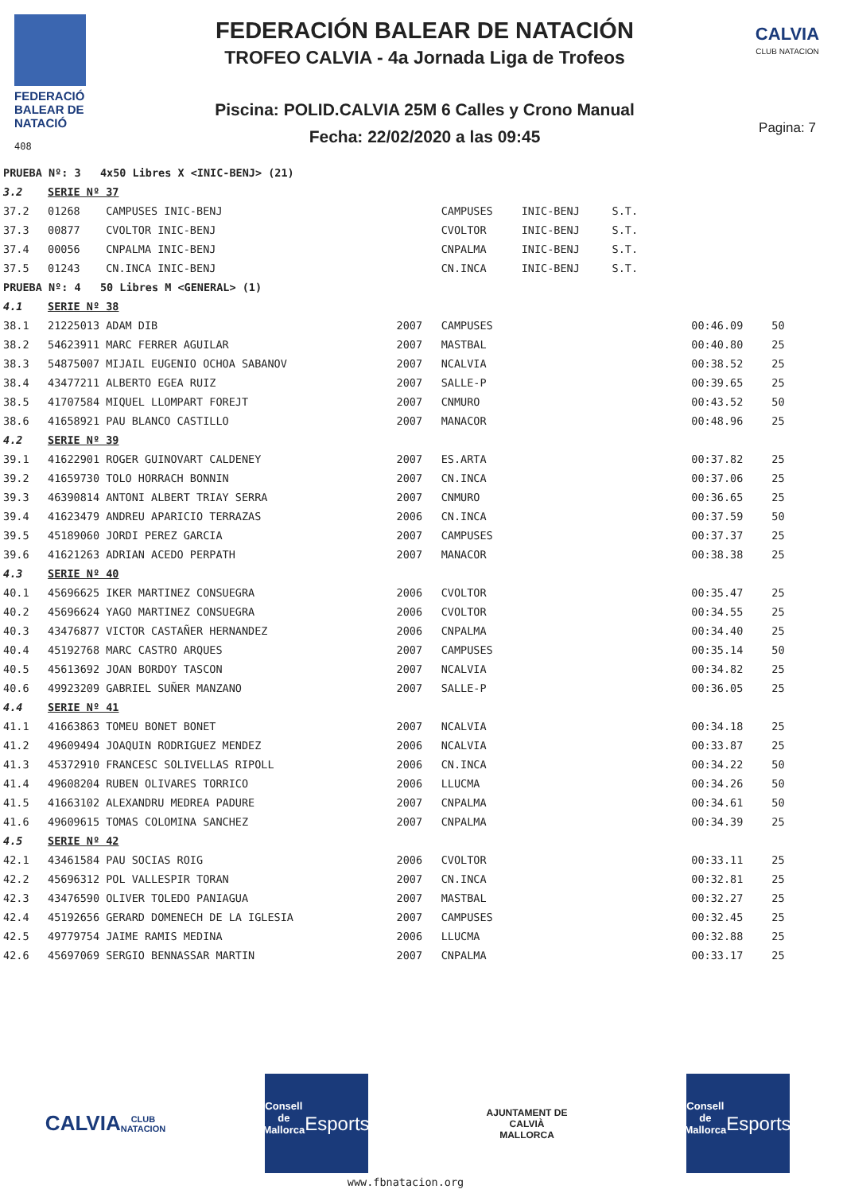FEDERACIÓ
BALEAR DE
NATACIÓ
408
FEDERACIÓN BALEAR DE NATACIÓN
TROFEO CALVIA - 4a Jornada Liga de Trofeos
Piscina: POLID.CALVIA 25M 6 Calles y Crono Manual
Fecha: 22/02/2020 a las 09:45
CALVIA
CLUB NATACION
Pagina: 7
| PRUEBA Nº: 3 4x50 Libres X <INIC-BENJ> (21) | | | | | | |
| 3.2 | SERIE Nº 37 | | | | | |
| 37.2 | 01268 CAMPUSES INIC-BENJ | | CAMPUSES | INIC-BENJ S.T. | | |
| 37.3 | 00877 CVOLTOR INIC-BENJ | | CVOLTOR | INIC-BENJ S.T. | | |
| 37.4 | 00056 CNPALMA INIC-BENJ | | CNPALMA | INIC-BENJ S.T. | | |
| 37.5 | 01243 CN.INCA INIC-BENJ | | CN.INCA | INIC-BENJ S.T. | | |
| PRUEBA Nº: 4 50 Libres M <GENERAL> (1) | | | | | | |
| 4.1 | SERIE Nº 38 | | | | | |
| 38.1 | 21225013 ADAM DIB | 2007 | CAMPUSES | | 00:46.09 | 50 |
| 38.2 | 54623911 MARC FERRER AGUILAR | 2007 | MASTBAL | | 00:40.80 | 25 |
| 38.3 | 54875007 MIJAIL EUGENIO OCHOA SABANOV | 2007 | NCALVIA | | 00:38.52 | 25 |
| 38.4 | 43477211 ALBERTO EGEA RUIZ | 2007 | SALLE-P | | 00:39.65 | 25 |
| 38.5 | 41707584 MIQUEL LLOMPART FOREJT | 2007 | CNMURO | | 00:43.52 | 50 |
| 38.6 | 41658921 PAU BLANCO CASTILLO | 2007 | MANACOR | | 00:48.96 | 25 |
| 4.2 | SERIE Nº 39 | | | | | |
| 39.1 | 41622901 ROGER GUINOVART CALDENEY | 2007 | ES.ARTA | | 00:37.82 | 25 |
| 39.2 | 41659730 TOLO HORRACH BONNIN | 2007 | CN.INCA | | 00:37.06 | 25 |
| 39.3 | 46390814 ANTONI ALBERT TRIAY SERRA | 2007 | CNMURO | | 00:36.65 | 25 |
| 39.4 | 41623479 ANDREU APARICIO TERRAZAS | 2006 | CN.INCA | | 00:37.59 | 50 |
| 39.5 | 45189060 JORDI PEREZ GARCIA | 2007 | CAMPUSES | | 00:37.37 | 25 |
| 39.6 | 41621263 ADRIAN ACEDO PERPATH | 2007 | MANACOR | | 00:38.38 | 25 |
| 4.3 | SERIE Nº 40 | | | | | |
| 40.1 | 45696625 IKER MARTINEZ CONSUEGRA | 2006 | CVOLTOR | | 00:35.47 | 25 |
| 40.2 | 45696624 YAGO MARTINEZ CONSUEGRA | 2006 | CVOLTOR | | 00:34.55 | 25 |
| 40.3 | 43476877 VICTOR CASTAÑER HERNANDEZ | 2006 | CNPALMA | | 00:34.40 | 25 |
| 40.4 | 45192768 MARC CASTRO ARQUES | 2007 | CAMPUSES | | 00:35.14 | 50 |
| 40.5 | 45613692 JOAN BORDOY TASCON | 2007 | NCALVIA | | 00:34.82 | 25 |
| 40.6 | 49923209 GABRIEL SUÑER MANZANO | 2007 | SALLE-P | | 00:36.05 | 25 |
| 4.4 | SERIE Nº 41 | | | | | |
| 41.1 | 41663863 TOMEU BONET BONET | 2007 | NCALVIA | | 00:34.18 | 25 |
| 41.2 | 49609494 JOAQUIN RODRIGUEZ MENDEZ | 2006 | NCALVIA | | 00:33.87 | 25 |
| 41.3 | 45372910 FRANCESC SOLIVELLAS RIPOLL | 2006 | CN.INCA | | 00:34.22 | 50 |
| 41.4 | 49608204 RUBEN OLIVARES TORRICO | 2006 | LLUCMA | | 00:34.26 | 50 |
| 41.5 | 41663102 ALEXANDRU MEDREA PADURE | 2007 | CNPALMA | | 00:34.61 | 50 |
| 41.6 | 49609615 TOMAS COLOMINA SANCHEZ | 2007 | CNPALMA | | 00:34.39 | 25 |
| 4.5 | SERIE Nº 42 | | | | | |
| 42.1 | 43461584 PAU SOCIAS ROIG | 2006 | CVOLTOR | | 00:33.11 | 25 |
| 42.2 | 45696312 POL VALLESPIR TORAN | 2007 | CN.INCA | | 00:32.81 | 25 |
| 42.3 | 43476590 OLIVER TOLEDO PANIAGUA | 2007 | MASTBAL | | 00:32.27 | 25 |
| 42.4 | 45192656 GERARD DOMENECH DE LA IGLESIA | 2007 | CAMPUSES | | 00:32.45 | 25 |
| 42.5 | 49779754 JAIME RAMIS MEDINA | 2006 | LLUCMA | | 00:32.88 | 25 |
| 42.6 | 45697069 SERGIO BENNASSAR MARTIN | 2007 | CNPALMA | | 00:33.17 | 25 |
CALVIA
CLUB NATACION
Consell de Mallorca
Esports
AJUNTAMENT DE CALVIÀ
MALLORCA
Consell de Mallorca
Esports
www.fbnatacion.org